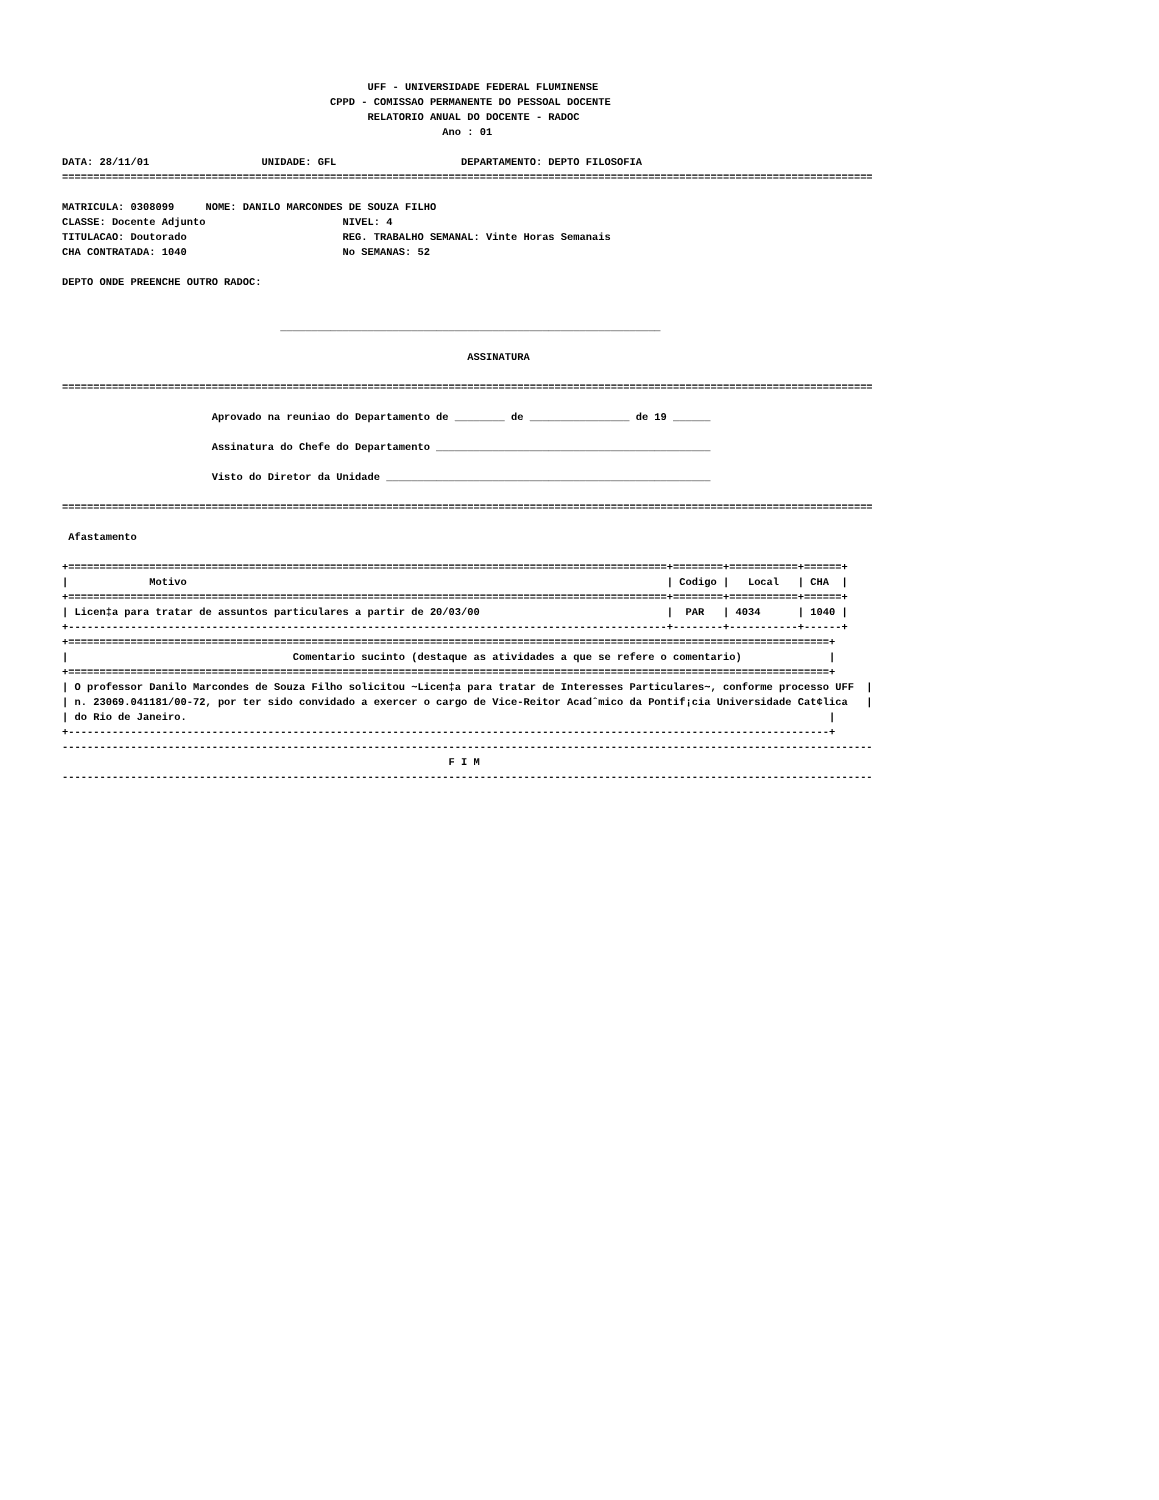UFF - UNIVERSIDADE FEDERAL FLUMINENSE
                                           CPPD - COMISSAO PERMANENTE DO PESSOAL DOCENTE
                                                 RELATORIO ANUAL DO DOCENTE - RADOC
                                                             Ano : 01

DATA: 28/11/01                  UNIDADE: GFL                    DEPARTAMENTO: DEPTO FILOSOFIA
==================================================================================================================================

MATRICULA: 0308099     NOME: DANILO MARCONDES DE SOUZA FILHO
CLASSE: Docente Adjunto                      NIVEL: 4
TITULACAO: Doutorado                         REG. TRABALHO SEMANAL: Vinte Horas Semanais
CHA CONTRATADA: 1040                         No SEMANAS: 52

DEPTO ONDE PREENCHE OUTRO RADOC:


                                   _____________________________________________________________

                                                                 ASSINATURA

==================================================================================================================================

                        Aprovado na reuniao do Departamento de ________ de ________________ de 19 ______

                        Assinatura do Chefe do Departamento ____________________________________________

                        Visto do Diretor da Unidade ____________________________________________________

==================================================================================================================================

 Afastamento

+================================================================================================+========+===========+======+
|             Motivo                                                                             | Codigo |   Local   | CHA  |
+================================================================================================+========+===========+======+
| Licen‡a para tratar de assuntos particulares a partir de 20/03/00                              |  PAR   | 4034      | 1040 |
+------------------------------------------------------------------------------------------------+--------+-----------+------+
+==========================================================================================================================+
|                                    Comentario sucinto (destaque as atividades a que se refere o comentario)              |
+==========================================================================================================================+
| O professor Danilo Marcondes de Souza Filho solicitou ~Licen‡a para tratar de Interesses Particulares~, conforme processo UFF  |
| n. 23069.041181/00-72, por ter sido convidado a exercer o cargo de Vice-Reitor Acadˆmico da Pontif¡cia Universidade Cat¢lica   |
| do Rio de Janeiro.                                                                                                       |
+--------------------------------------------------------------------------------------------------------------------------+
----------------------------------------------------------------------------------------------------------------------------------
                                                              F I M
----------------------------------------------------------------------------------------------------------------------------------